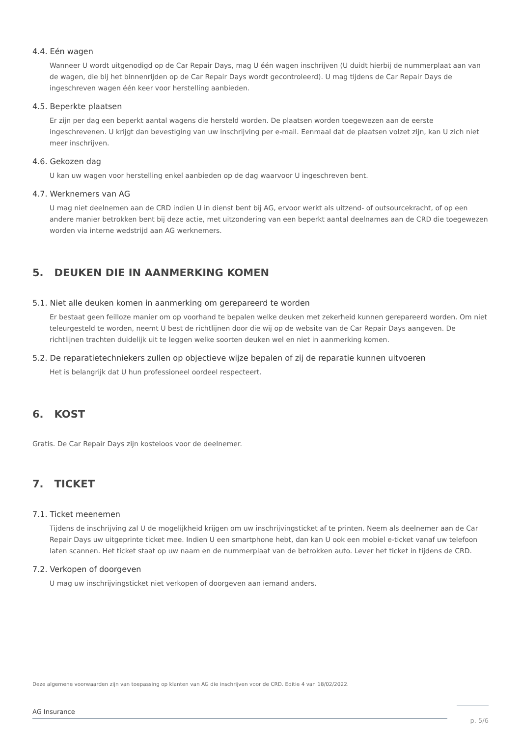4.4. Eén wagen
Wanneer U wordt uitgenodigd op de Car Repair Days, mag U één wagen inschrijven (U duidt hierbij de nummerplaat aan van de wagen, die bij het binnenrijden op de Car Repair Days wordt gecontroleerd). U mag tijdens de Car Repair Days de ingeschreven wagen één keer voor herstelling aanbieden.
4.5. Beperkte plaatsen
Er zijn per dag een beperkt aantal wagens die hersteld worden. De plaatsen worden toegewezen aan de eerste ingeschrevenen. U krijgt dan bevestiging van uw inschrijving per e-mail. Eenmaal dat de plaatsen volzet zijn, kan U zich niet meer inschrijven.
4.6. Gekozen dag
U kan uw wagen voor herstelling enkel aanbieden op de dag waarvoor U ingeschreven bent.
4.7. Werknemers van AG
U mag niet deelnemen aan de CRD indien U in dienst bent bij AG, ervoor werkt als uitzend- of outsourcekracht, of op een andere manier betrokken bent bij deze actie, met uitzondering van een beperkt aantal deelnames aan de CRD die toegewezen worden via interne wedstrijd aan AG werknemers.
5. DEUKEN DIE IN AANMERKING KOMEN
5.1. Niet alle deuken komen in aanmerking om gerepareerd te worden
Er bestaat geen feilloze manier om op voorhand te bepalen welke deuken met zekerheid kunnen gerepareerd worden. Om niet teleurgesteld te worden, neemt U best de richtlijnen door die wij op de website van de Car Repair Days aangeven. De richtlijnen trachten duidelijk uit te leggen welke soorten deuken wel en niet in aanmerking komen.
5.2. De reparatietechniekers zullen op objectieve wijze bepalen of zij de reparatie kunnen uitvoeren
Het is belangrijk dat U hun professioneel oordeel respecteert.
6. KOST
Gratis. De Car Repair Days zijn kosteloos voor de deelnemer.
7. TICKET
7.1. Ticket meenemen
Tijdens de inschrijving zal U de mogelijkheid krijgen om uw inschrijvingsticket af te printen. Neem als deelnemer aan de Car Repair Days uw uitgeprinte ticket mee. Indien U een smartphone hebt, dan kan U ook een mobiel e-ticket vanaf uw telefoon laten scannen. Het ticket staat op uw naam en de nummerplaat van de betrokken auto. Lever het ticket in tijdens de CRD.
7.2. Verkopen of doorgeven
U mag uw inschrijvingsticket niet verkopen of doorgeven aan iemand anders.
Deze algemene voorwaarden zijn van toepassing op klanten van AG die inschrijven voor de CRD. Editie 4 van 18/02/2022.
AG Insurance
p. 5/6